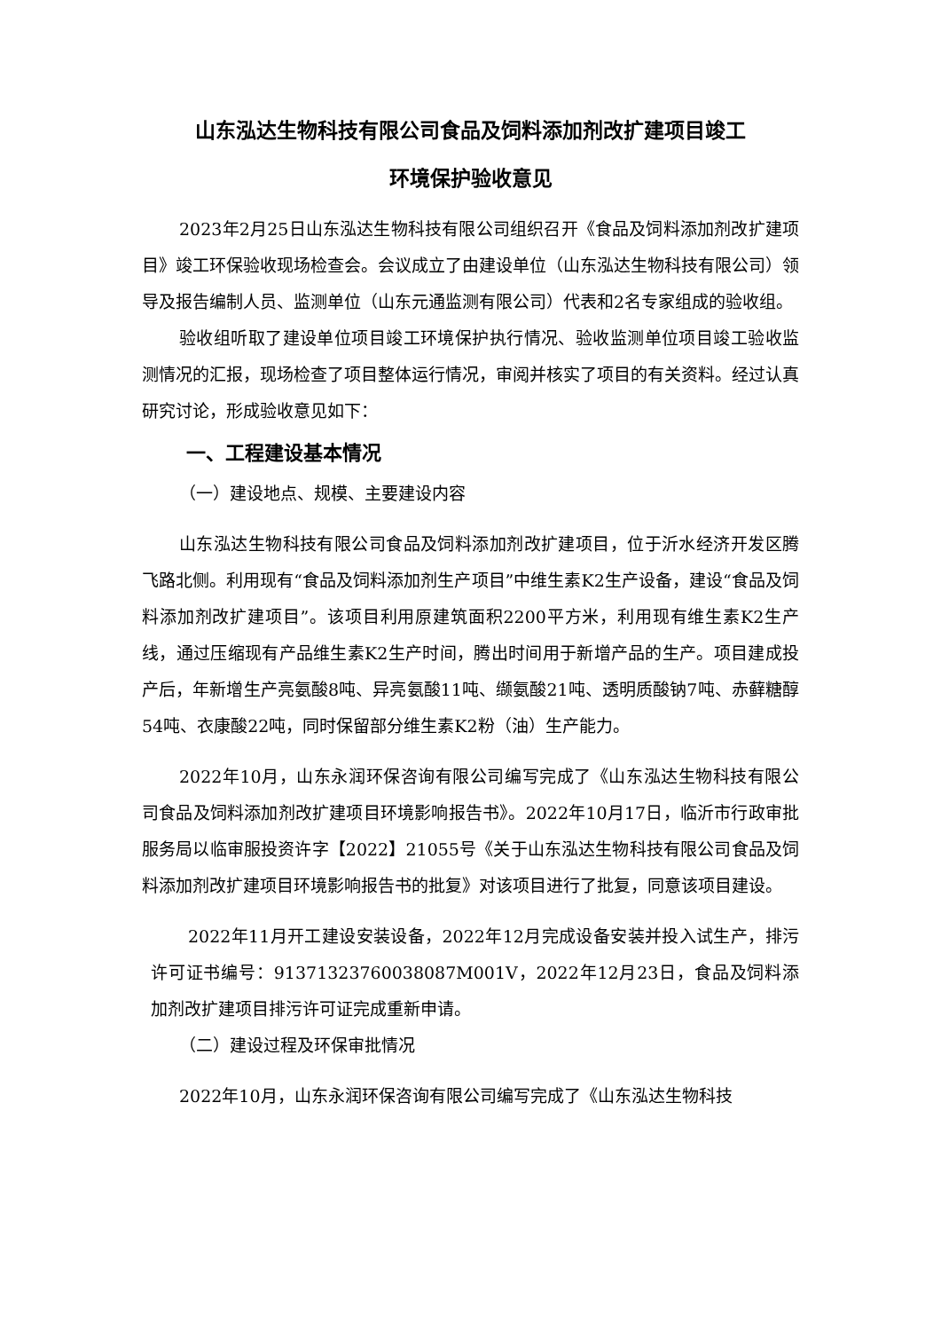山东泓达生物科技有限公司食品及饲料添加剂改扩建项目竣工
环境保护验收意见
2023年2月25日山东泓达生物科技有限公司组织召开《食品及饲料添加剂改扩建项目》竣工环保验收现场检查会。会议成立了由建设单位（山东泓达生物科技有限公司）领导及报告编制人员、监测单位（山东元通监测有限公司）代表和2名专家组成的验收组。
验收组听取了建设单位项目竣工环境保护执行情况、验收监测单位项目竣工验收监测情况的汇报，现场检查了项目整体运行情况，审阅并核实了项目的有关资料。经过认真研究讨论，形成验收意见如下：
一、工程建设基本情况
（一）建设地点、规模、主要建设内容
山东泓达生物科技有限公司食品及饲料添加剂改扩建项目，位于沂水经济开发区腾飞路北侧。利用现有“食品及饲料添加剂生产项目”中维生素K2生产设备，建设“食品及饲料添加剂改扩建项目”。该项目利用原建筑面积2200平方米，利用现有维生素K2生产线，通过压缩现有产品维生素K2生产时间，腾出时间用于新增产品的生产。项目建成投产后，年新增生产亮氨酸8吨、异亮氨酸11吨、缬氨酸21吨、透明质酸钠7吨、赤藓糖醇54吨、衣康酸22吨，同时保留部分维生素K2粉（油）生产能力。
2022年10月，山东永润环保咨询有限公司编写完成了《山东泓达生物科技有限公司食品及饲料添加剂改扩建项目环境影响报告书》。2022年10月17日，临沂市行政审批服务局以临审服投资许字【2022】21055号《关于山东泓达生物科技有限公司食品及饲料添加剂改扩建项目环境影响报告书的批复》对该项目进行了批复，同意该项目建设。
2022年11月开工建设安装设备，2022年12月完成设备安装并投入试生产，排污许可证书编号：91371323760038087M001V，2022年12月23日，食品及饲料添加剂改扩建项目排污许可证完成重新申请。
（二）建设过程及环保审批情况
2022年10月，山东永润环保咨询有限公司编写完成了《山东泓达生物科技